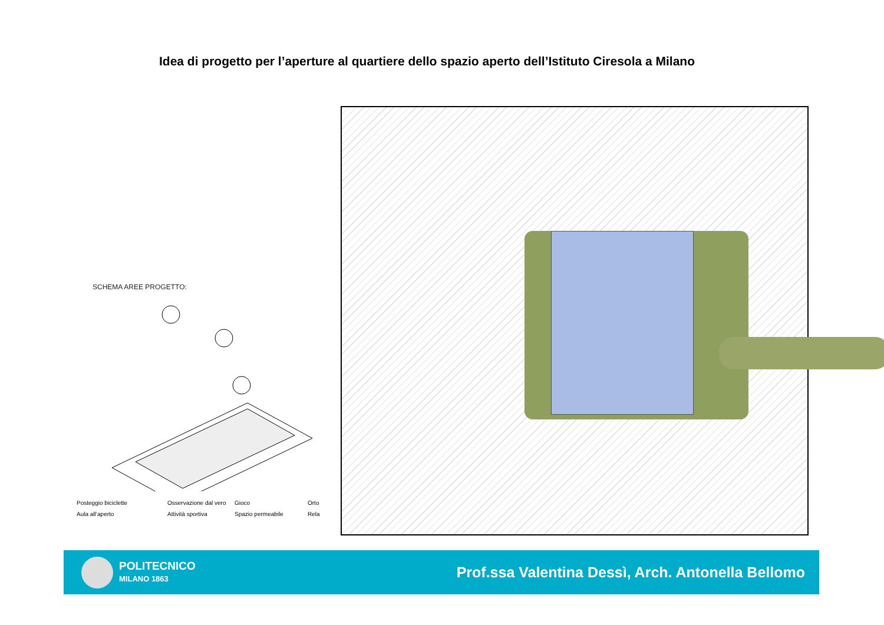Idea di progetto per l’aperture al quartiere dello spazio aperto dell’Istituto Ciresola a Milano
SCHEMA AREE PROGETTO:
Posteggio biciclette Osservazione dal vero Gioco Orto Aula all’aperto Attività sportiva Spazio permeabile Rela
POLITECNICO
MILANO 1863
Prof.ssa Valentina Dessì, Arch. Antonella Bellomo